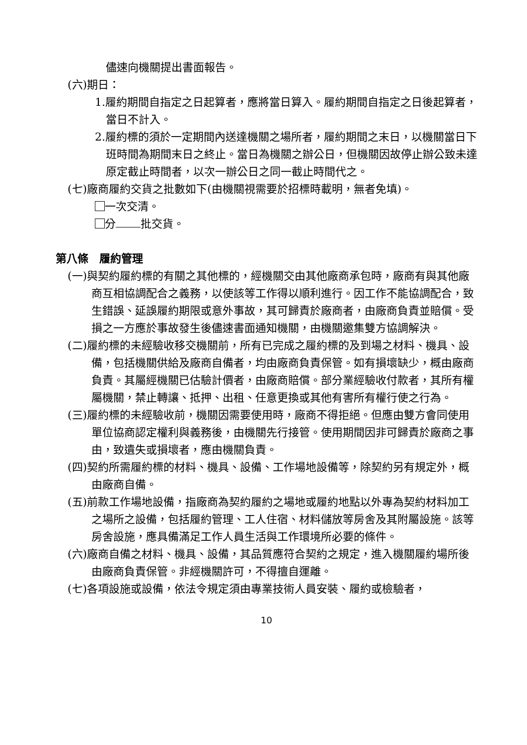儘速向機關提出書面報告。
(六)期日：
1.履約期間自指定之日起算者，應將當日算入。履約期間自指定之日後起算者，當日不計入。
2.履約標的須於一定期間內送達機關之場所者，履約期間之末日，以機關當日下班時間為期間末日之終止。當日為機關之辦公日，但機關因故停止辦公致未達原定截止時間者，以次一辦公日之同一截止時間代之。
(七)廠商履約交貨之批數如下(由機關視需要於招標時載明，無者免填)。
一次交清。
分 批交貨。
第八條　履約管理
(一)與契約履約標的有關之其他標的，經機關交由其他廠商承包時，廠商有與其他廠商互相協調配合之義務，以使該等工作得以順利進行。因工作不能協調配合，致生錯誤、延誤履約期限或意外事故，其可歸責於廠商者，由廠商負責並賠償。受損之一方應於事故發生後儘速書面通知機關，由機關邀集雙方協調解決。
(二)履約標的未經驗收移交機關前，所有已完成之履約標的及到場之材料、機具、設備，包括機關供給及廠商自備者，均由廠商負責保管。如有損壞缺少，概由廠商負責。其屬經機關已估驗計價者，由廠商賠償。部分業經驗收付款者，其所有權屬機關，禁止轉讓、抵押、出租、任意更換或其他有害所有權行使之行為。
(三)履約標的未經驗收前，機關因需要使用時，廠商不得拒絕。但應由雙方會同使用單位協商認定權利與義務後，由機關先行接管。使用期間因非可歸責於廠商之事由，致遺失或損壞者，應由機關負責。
(四)契約所需履約標的材料、機具、設備、工作場地設備等，除契約另有規定外，概由廠商自備。
(五)前款工作場地設備，指廠商為契約履約之場地或履約地點以外專為契約材料加工之場所之設備，包括履約管理、工人住宿、材料儲放等房舍及其附屬設施。該等房舍設施，應具備滿足工作人員生活與工作環境所必要的條件。
(六)廠商自備之材料、機具、設備，其品質應符合契約之規定，進入機關履約場所後由廠商負責保管。非經機關許可，不得擅自運離。
(七)各項設施或設備，依法令規定須由專業技術人員安裝、履約或檢驗者，
10